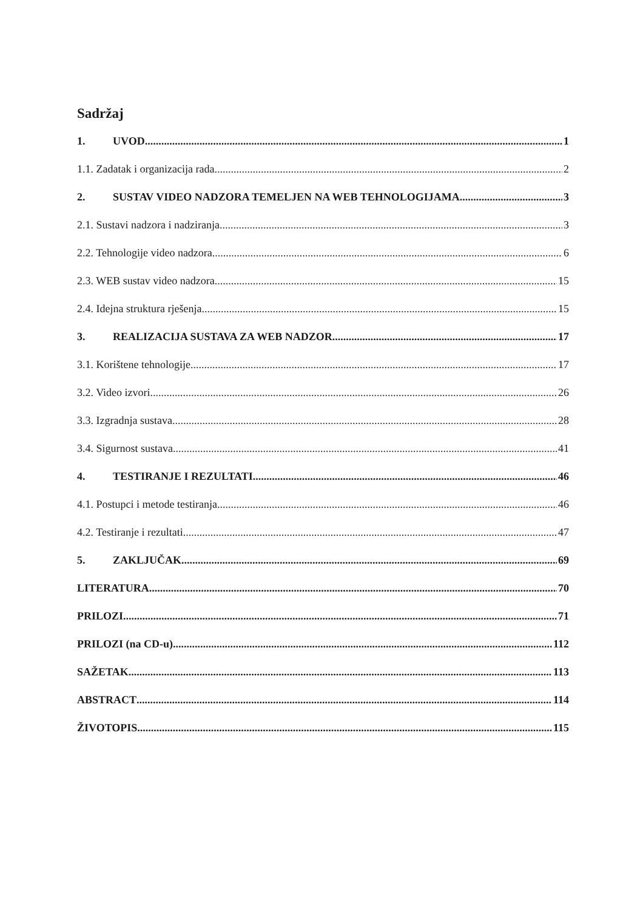Sadržaj
1. UVOD 1
1.1. Zadatak i organizacija rada 2
2. SUSTAV VIDEO NADZORA TEMELJEN NA WEB TEHNOLOGIJAMA 3
2.1. Sustavi nadzora i nadziranja 3
2.2. Tehnologije video nadzora 6
2.3. WEB sustav video nadzora 15
2.4. Idejna struktura rješenja 15
3. REALIZACIJA SUSTAVA ZA WEB NADZOR 17
3.1. Korištene tehnologije 17
3.2. Video izvori 26
3.3. Izgradnja sustava 28
3.4. Sigurnost sustava 41
4. TESTIRANJE I REZULTATI 46
4.1. Postupci i metode testiranja 46
4.2. Testiranje i rezultati 47
5. ZAKLJUČAK 69
LITERATURA 70
PRILOZI 71
PRILOZI (na CD-u) 112
SAŽETAK 113
ABSTRACT 114
ŽIVOTOPIS 115